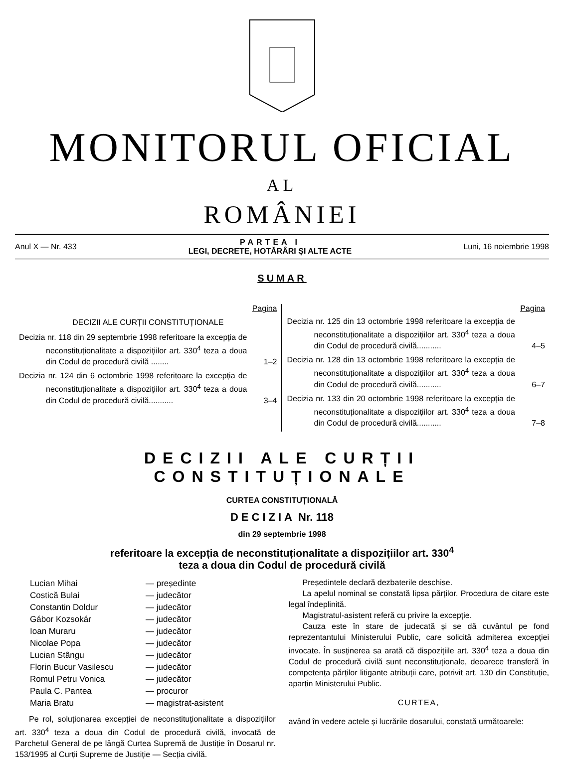MONITORUL OFICIAL
AL
ROMÂNIEI
Anul X — Nr. 433
PARTEA I
LEGI, DECRETE, HOTĂRÂRI ȘI ALTE ACTE
Luni, 16 noiembrie 1998
SUMAR
Pagina
DECIZII ALE CURȚII CONSTITUȚIONALE
Decizia nr. 118 din 29 septembrie 1998 referitoare la excepția de neconstituționalitate a dispozițiilor art. 330<sup>4</sup> teza a doua din Codul de procedură civilă ........ 1–2
Decizia nr. 124 din 6 octombrie 1998 referitoare la excepția de neconstituționalitate a dispozițiilor art. 330<sup>4</sup> teza a doua din Codul de procedură civilă........... 3–4
Pagina
Decizia nr. 125 din 13 octombrie 1998 referitoare la excepția de neconstituționalitate a dispozițiilor art. 330<sup>4</sup> teza a doua din Codul de procedură civilă........... 4–5
Decizia nr. 128 din 13 octombrie 1998 referitoare la excepția de neconstituționalitate a dispozițiilor art. 330<sup>4</sup> teza a doua din Codul de procedură civilă........... 6–7
Decizia nr. 133 din 20 octombrie 1998 referitoare la excepția de neconstituționalitate a dispozițiilor art. 330<sup>4</sup> teza a doua din Codul de procedură civilă........... 7–8
DECIZII ALE CURȚII CONSTITUȚIONALE
CURTEA CONSTITUȚIONALĂ
DECIZIA Nr. 118
din 29 septembrie 1998
referitoare la excepția de neconstituționalitate a dispozițiilor art. 330<sup>4</sup>
teza a doua din Codul de procedură civilă
| Lucian Mihai | — președinte |
| Costică Bulai | — judecător |
| Constantin Doldur | — judecător |
| Gábor Kozsokár | — judecător |
| Ioan Muraru | — judecător |
| Nicolae Popa | — judecător |
| Lucian Stângu | — judecător |
| Florin Bucur Vasilescu | — judecător |
| Romul Petru Vonica | — judecător |
| Paula C. Pantea | — procuror |
| Maria Bratu | — magistrat-asistent |
Pe rol, soluționarea excepției de neconstituționalitate a dispozițiilor art. 330<sup>4</sup> teza a doua din Codul de procedură civilă, invocată de Parchetul General de pe lângă Curtea Supremă de Justiție în Dosarul nr. 153/1995 al Curții Supreme de Justiție — Secția civilă.
Președintele declară dezbaterile deschise.
La apelul nominal se constată lipsa părților. Procedura de citare este legal îndeplinită.
Magistratul-asistent referă cu privire la excepție.
Cauza este în stare de judecată și se dă cuvântul pe fond reprezentantului Ministerului Public, care solicită admiterea excepției invocate. În susținerea sa arată că dispozițiile art. 330<sup>4</sup> teza a doua din Codul de procedură civilă sunt neconstituționale, deoarece transferă în competența părților litigante atribuții care, potrivit art. 130 din Constituție, aparțin Ministerului Public.
CURTEA,
având în vedere actele și lucrările dosarului, constată următoarele: